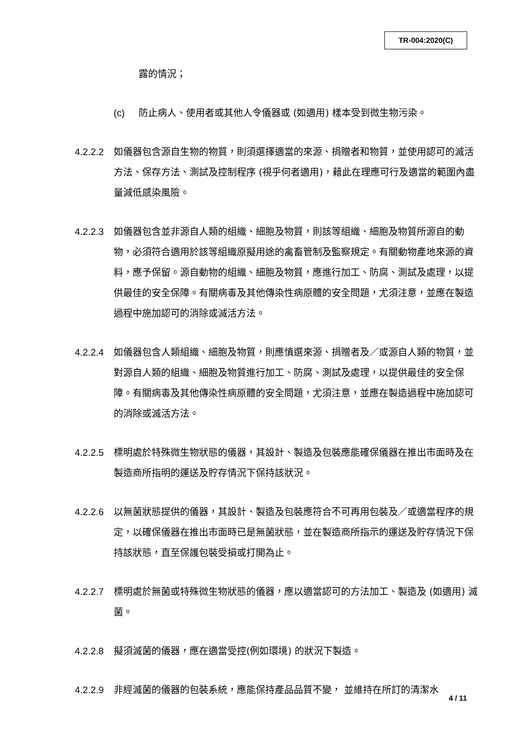TR-004:2020(C)
露的情況；
(c) 防止病人、使用者或其他人令儀器或 (如適用) 樣本受到微生物污染。
4.2.2.2
如儀器包含源自生物的物質，則須選擇適當的來源、捐贈者和物質，並使用認可的滅活方法、保存方法、測試及控制程序 (視乎何者適用)，藉此在理應可行及適當的範圍內盡量減低感染風險。
4.2.2.3
如儀器包含並非源自人類的組織、細胞及物質，則該等組織、細胞及物質所源自的動物，必須符合適用於該等組織原擬用途的禽畜管制及監察規定。有關動物產地來源的資料，應予保留。源自動物的組織、細胞及物質，應進行加工、防腐、測試及處理，以提供最佳的安全保障。有關病毒及其他傳染性病原體的安全問題，尤須注意，並應在製造過程中施加認可的消除或滅活方法。
4.2.2.4
如儀器包含人類組織、細胞及物質，則應慎選來源、捐贈者及／或源自人類的物質，並對源自人類的組織、細胞及物質進行加工、防腐、測試及處理，以提供最佳的安全保障。有關病毒及其他傳染性病原體的安全問題，尤須注意，並應在製造過程中施加認可的消除或滅活方法。
4.2.2.5
標明處於特殊微生物狀態的儀器，其設計、製造及包裝應能確保儀器在推出市面時及在製造商所指明的運送及貯存情況下保持該狀況。
4.2.2.6
以無菌狀態提供的儀器，其設計、製造及包裝應符合不可再用包裝及／或適當程序的規定，以確保儀器在推出市面時已是無菌狀態，並在製造商所指示的運送及貯存情況下保持該狀態，直至保護包裝受損或打開為止。
4.2.2.7
標明處於無菌或特殊微生物狀態的儀器，應以適當認可的方法加工、製造及 (如適用) 滅菌。
4.2.2.8
擬須滅菌的儀器，應在適當受控(例如環境) 的狀況下製造。
4.2.2.9
非經滅菌的儀器的包裝系統，應能保持產品品質不變， 並維持在所訂的清潔水
4 / 11